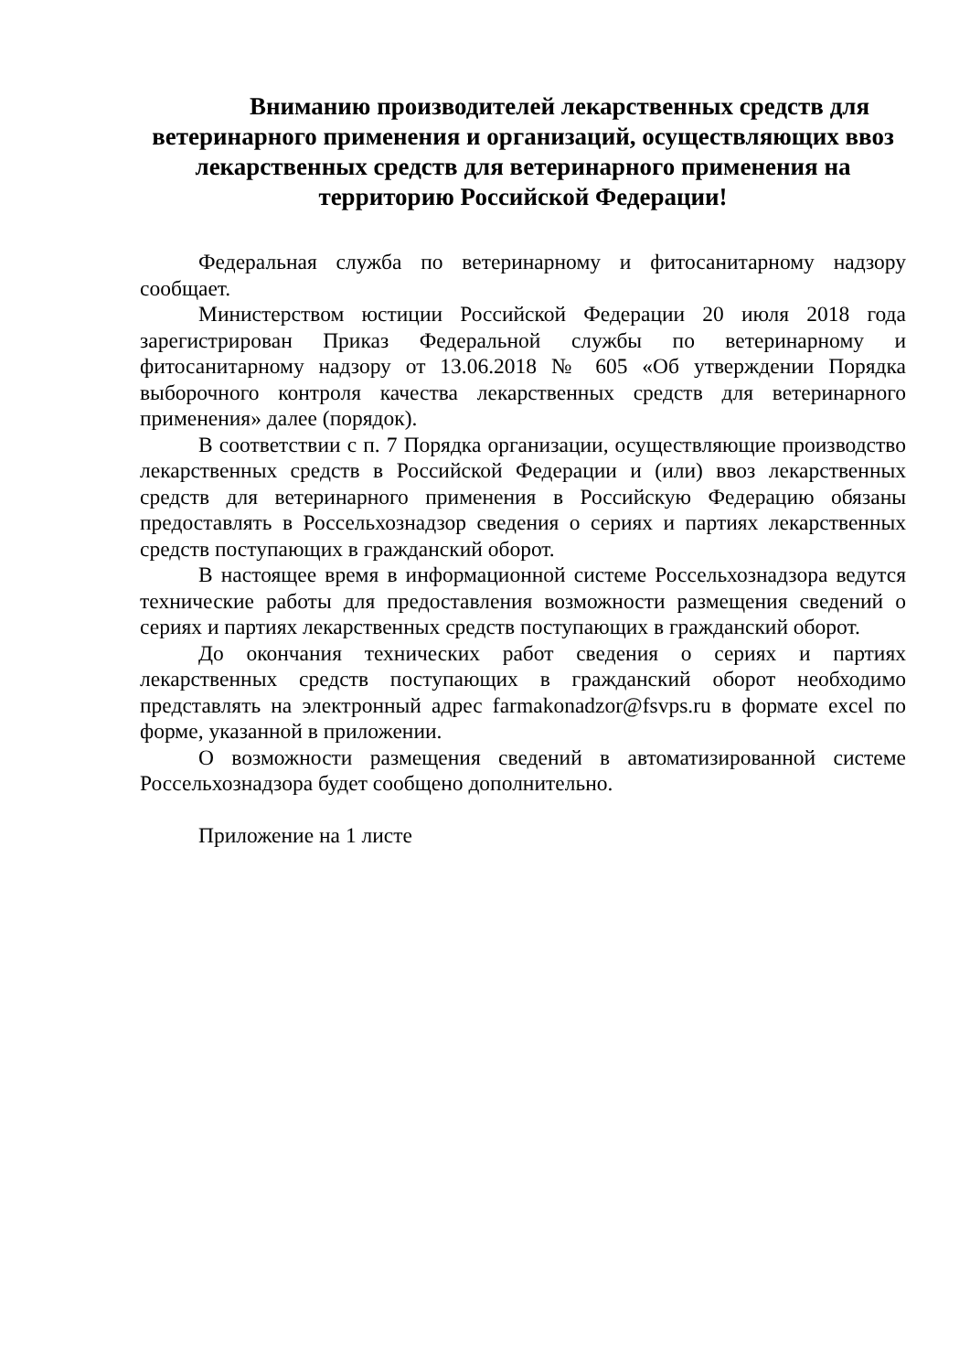Вниманию производителей лекарственных средств для ветеринарного применения и организаций, осуществляющих ввоз лекарственных средств для ветеринарного применения на территорию Российской Федерации!
Федеральная служба по ветеринарному и фитосанитарному надзору сообщает.
Министерством юстиции Российской Федерации 20 июля 2018 года зарегистрирован Приказ Федеральной службы по ветеринарному и фитосанитарному надзору от 13.06.2018 № 605 «Об утверждении Порядка выборочного контроля качества лекарственных средств для ветеринарного применения» далее (порядок).
В соответствии с п. 7 Порядка организации, осуществляющие производство лекарственных средств в Российской Федерации и (или) ввоз лекарственных средств для ветеринарного применения в Российскую Федерацию обязаны предоставлять в Россельхознадзор сведения о сериях и партиях лекарственных средств поступающих в гражданский оборот.
В настоящее время в информационной системе Россельхознадзора ведутся технические работы для предоставления возможности размещения сведений о сериях и партиях лекарственных средств поступающих в гражданский оборот.
До окончания технических работ сведения о сериях и партиях лекарственных средств поступающих в гражданский оборот необходимо представлять на электронный адрес farmakonadzor@fsvps.ru в формате excel по форме, указанной в приложении.
О возможности размещения сведений в автоматизированной системе Россельхознадзора будет сообщено дополнительно.
Приложение на 1 листе